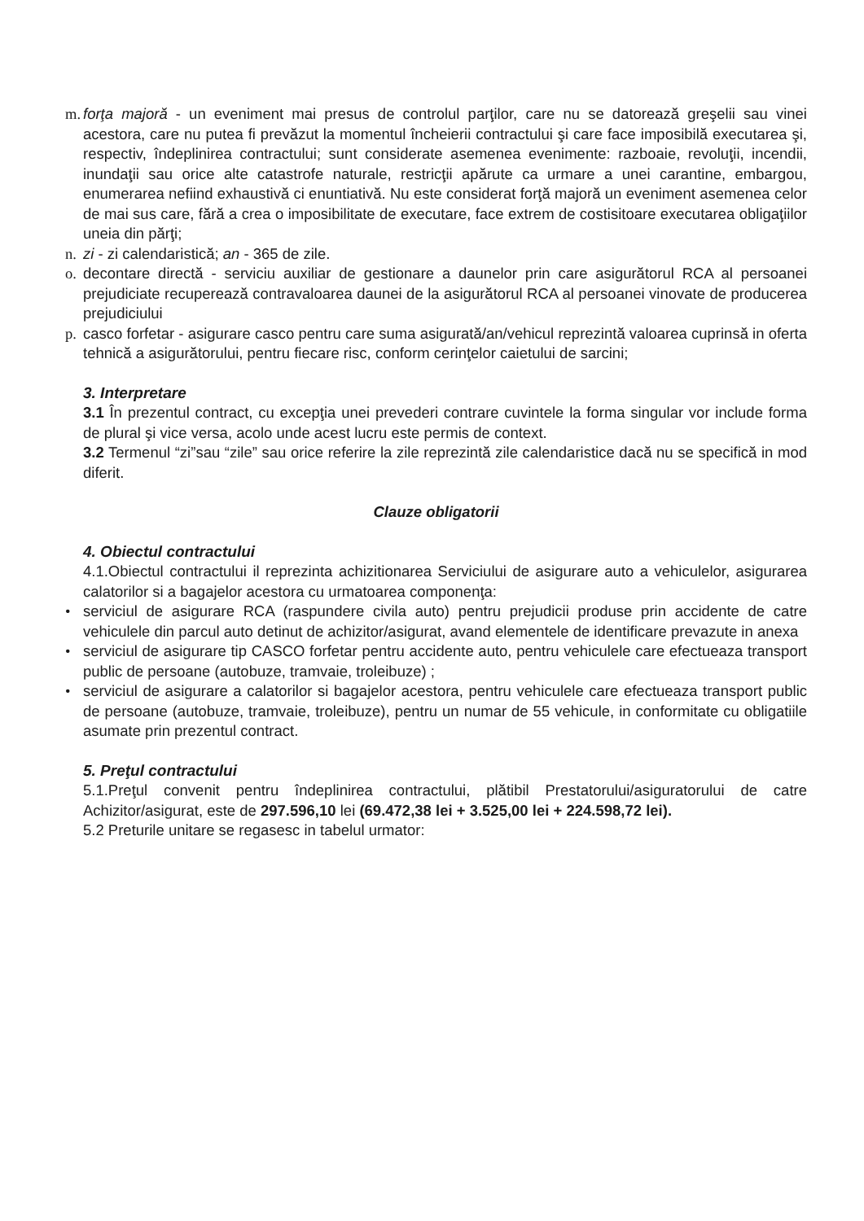m.
forţa majoră - un eveniment mai presus de controlul parţilor, care nu se datorează greşelii sau vinei acestora, care nu putea fi prevăzut la momentul încheierii contractului şi care face imposibilă executarea şi, respectiv, îndeplinirea contractului; sunt considerate asemenea evenimente: razboaie, revoluţii, incendii, inundaţii sau orice alte catastrofe naturale, restricţii apărute ca urmare a unei carantine, embargou, enumerarea nefiind exhaustivă ci enuntiativă. Nu este considerat forţă majoră un eveniment asemenea celor de mai sus care, fără a crea o imposibilitate de executare, face extrem de costisitoare executarea obligaţiilor uneia din părţi;
n.
zi - zi calendaristică; an - 365 de zile.
o.
decontare directă - serviciu auxiliar de gestionare a daunelor prin care asigurătorul RCA al persoanei prejudiciate recuperează contravaloarea daunei de la asigurătorul RCA al persoanei vinovate de producerea prejudiciului
p.
casco forfetar - asigurare casco pentru care suma asigurată/an/vehicul reprezintă valoarea cuprinsă in oferta tehnică a asigurătorului, pentru fiecare risc, conform cerinţelor caietului de sarcini;
3. Interpretare
3.1 În prezentul contract, cu excepţia unei prevederi contrare cuvintele la forma singular vor include forma de plural şi vice versa, acolo unde acest lucru este permis de context.
3.2 Termenul “zi”sau “zile” sau orice referire la zile reprezintă zile calendaristice dacă nu se specifică in mod diferit.
Clauze obligatorii
4. Obiectul contractului
4.1.Obiectul contractului il reprezinta achizitionarea Serviciului de asigurare auto a vehiculelor, asigurarea calatorilor si a bagajelor acestora cu urmatoarea componenţa:
• serviciul de asigurare RCA (raspundere civila auto) pentru prejudicii produse prin accidente de catre vehiculele din parcul auto detinut de achizitor/asigurat, avand elementele de identificare prevazute in anexa
• serviciul de asigurare tip CASCO forfetar pentru accidente auto, pentru vehiculele care efectueaza transport public de persoane (autobuze, tramvaie, troleibuze) ;
• serviciul de asigurare a calatorilor si bagajelor acestora, pentru vehiculele care efectueaza transport public de persoane (autobuze, tramvaie, troleibuze), pentru un numar de 55 vehicule, in conformitate cu obligatiile asumate prin prezentul contract.
5. Preţul contractului
5.1.Preţul convenit pentru îndeplinirea contractului, plătibil Prestatorului/asiguratorului de catre Achizitor/asigurat, este de 297.596,10 lei (69.472,38 lei + 3.525,00 lei + 224.598,72 lei).
5.2 Preturile unitare se regasesc in tabelul urmator: